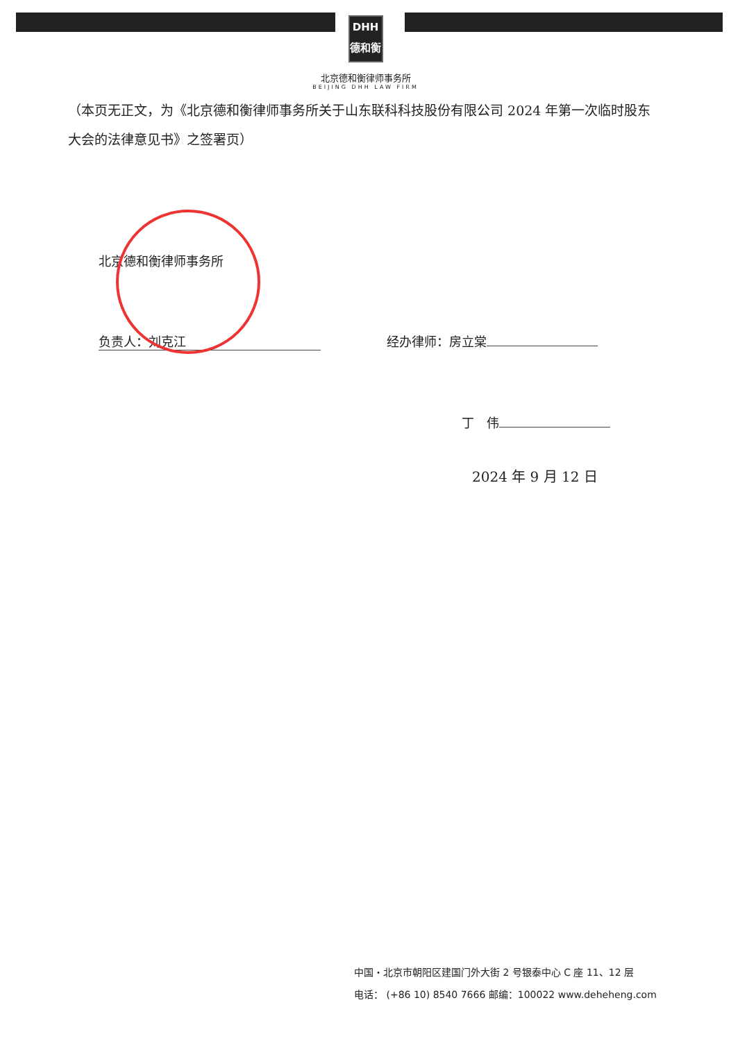DHH
德和衡
北京德和衡律师事务所
BEIJING DHH LAW FIRM
（本页无正文，为《北京德和衡律师事务所关于山东联科科技股份有限公司 2024 年第一次临时股东大会的法律意见书》之签署页）
北京德和衡律师事务所
负责人：刘克江 经办律师：房立棠
丁　伟
2024 年 9 月 12 日
中国・北京市朝阳区建国门外大街 2 号银泰中心 C 座 11、12 层
电话： (+86 10) 8540 7666 邮编：100022 www.deheheng.com